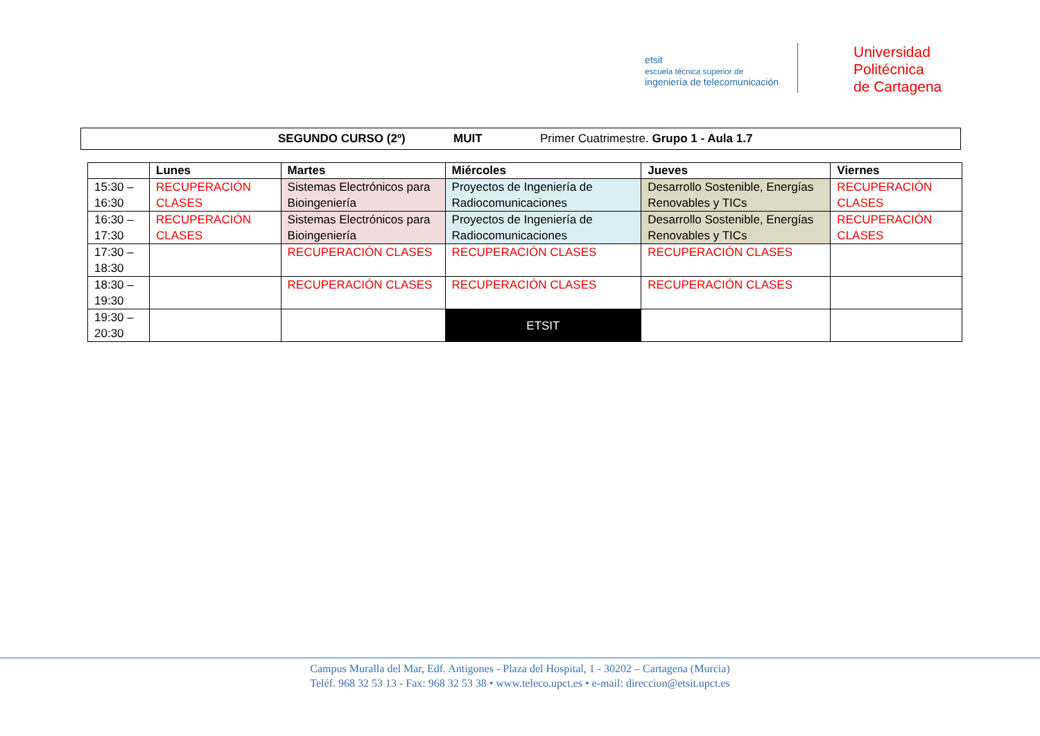etsit
escuela técnica superior de
ingeniería de telecomunicación
Universidad
Politécnica
de Cartagena
SEGUNDO CURSO (2º) MUIT Primer Cuatrimestre. Grupo 1 - Aula 1.7
| | Lunes | Martes | Miércoles | Jueves | Viernes |
| --- | --- | --- | --- | --- | --- |
| 15:30 – 16:30 | RECUPERACIÓN CLASES | Sistemas Electrónicos para Bioingeniería | Proyectos de Ingeniería de Radiocomunicaciones | Desarrollo Sostenible, Energías Renovables y TICs | RECUPERACIÓN CLASES |
| 16:30 – 17:30 | RECUPERACIÓN CLASES | Sistemas Electrónicos para Bioingeniería | Proyectos de Ingeniería de Radiocomunicaciones | Desarrollo Sostenible, Energías Renovables y TICs | RECUPERACIÓN CLASES |
| 17:30 – 18:30 | | RECUPERACIÓN CLASES | RECUPERACIÓN CLASES | RECUPERACIÓN CLASES | |
| 18:30 – 19:30 | | RECUPERACIÓN CLASES | RECUPERACIÓN CLASES | RECUPERACIÓN CLASES | |
| 19:30 – 20:30 | | | ETSIT | | |
Campus Muralla del Mar, Edf. Antigones - Plaza del Hospital, 1 - 30202 – Cartagena (Murcia)
Teléf. 968 32 53 13 - Fax: 968 32 53 38 • www.teleco.upct.es • e-mail: direccion@etsit.upct.es